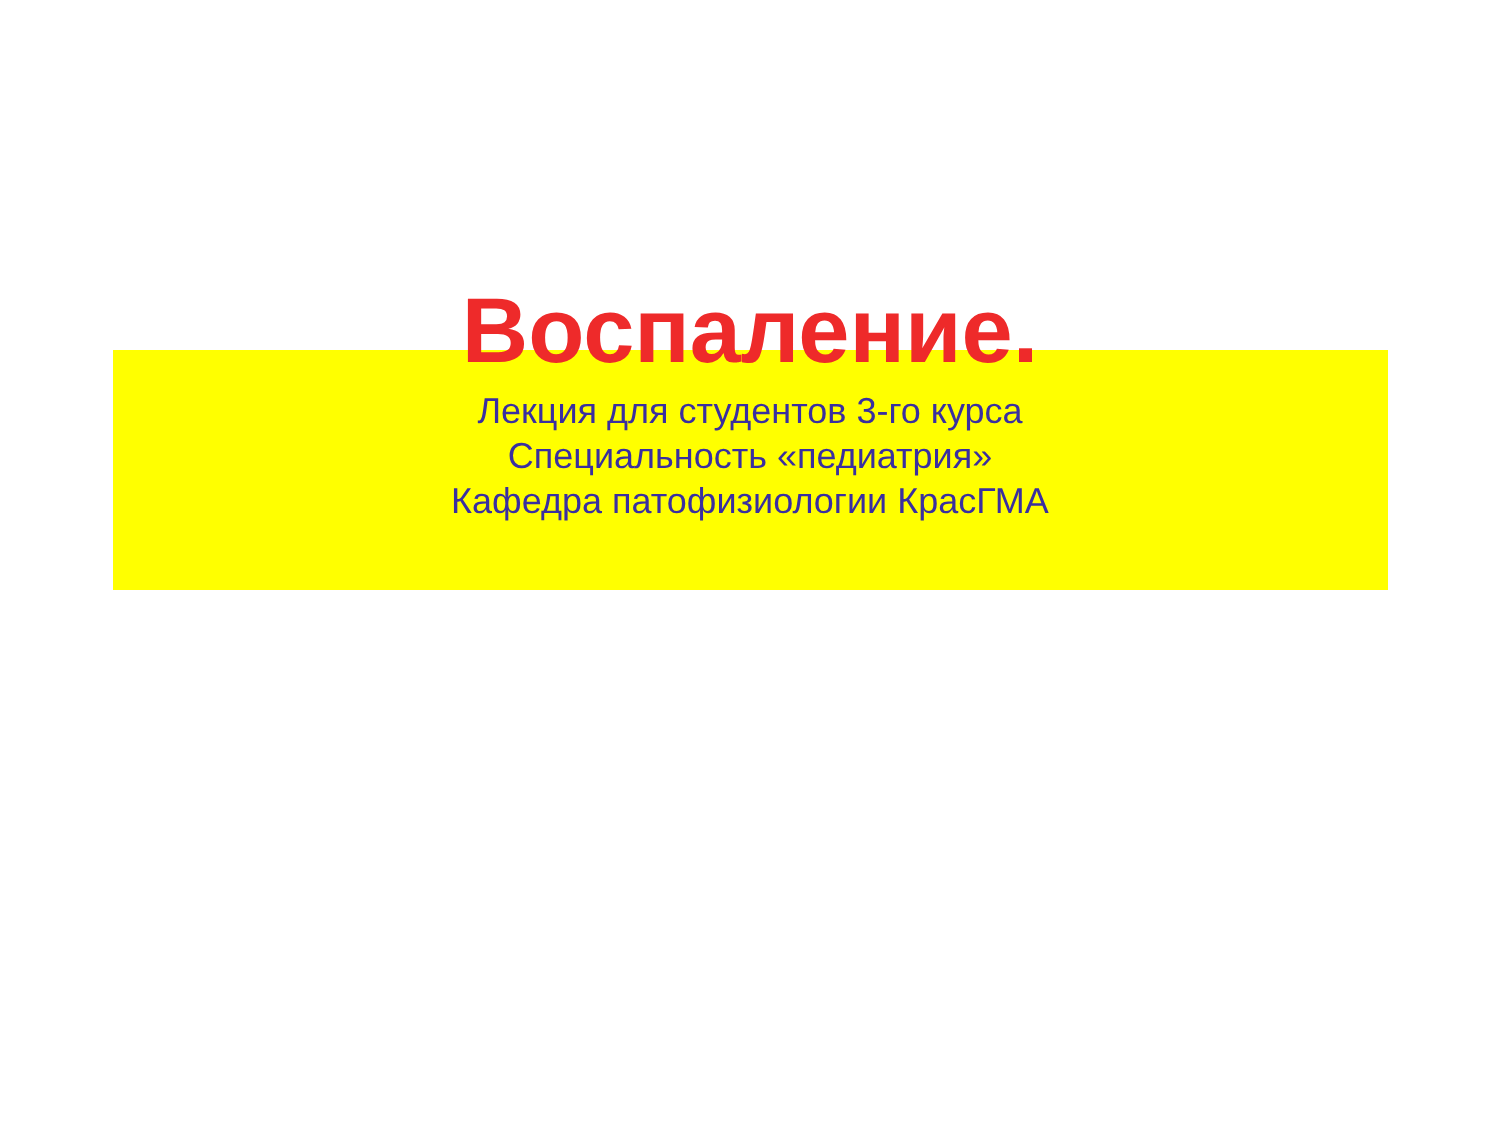Воспаление.
Лекция для студентов 3-го курса
Специальность «педиатрия»
Кафедра патофизиологии КрасГМА